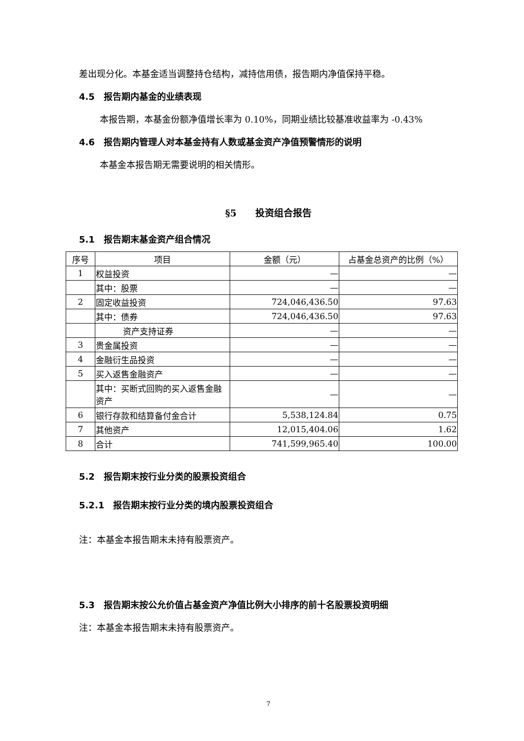差出现分化。本基金适当调整持仓结构，减持信用债，报告期内净值保持平稳。
4.5　报告期内基金的业绩表现
本报告期，本基金份额净值增长率为 0.10%，同期业绩比较基准收益率为 -0.43%
4.6　报告期内管理人对本基金持有人数或基金资产净值预警情形的说明
本基金本报告期无需要说明的相关情形。
§5　　投资组合报告
5.1　报告期末基金资产组合情况
| 序号 | 项目 | 金额（元） | 占基金总资产的比例（%） |
| --- | --- | --- | --- |
| 1 | 权益投资 | — | — |
| | 其中：股票 | — | — |
| 2 | 固定收益投资 | 724,046,436.50 | 97.63 |
| | 其中：债券 | 724,046,436.50 | 97.63 |
| | 资产支持证券 | — | — |
| 3 | 贵金属投资 | — | — |
| 4 | 金融衍生品投资 | — | — |
| 5 | 买入返售金融资产 | — | — |
| | 其中：买断式回购的买入返售金融资产 | — | — |
| 6 | 银行存款和结算备付金合计 | 5,538,124.84 | 0.75 |
| 7 | 其他资产 | 12,015,404.06 | 1.62 |
| 8 | 合计 | 741,599,965.40 | 100.00 |
5.2　报告期末按行业分类的股票投资组合
5.2.1　报告期末按行业分类的境内股票投资组合
注：本基金本报告期末未持有股票资产。
5.3　报告期末按公允价值占基金资产净值比例大小排序的前十名股票投资明细
注：本基金本报告期末未持有股票资产。
7